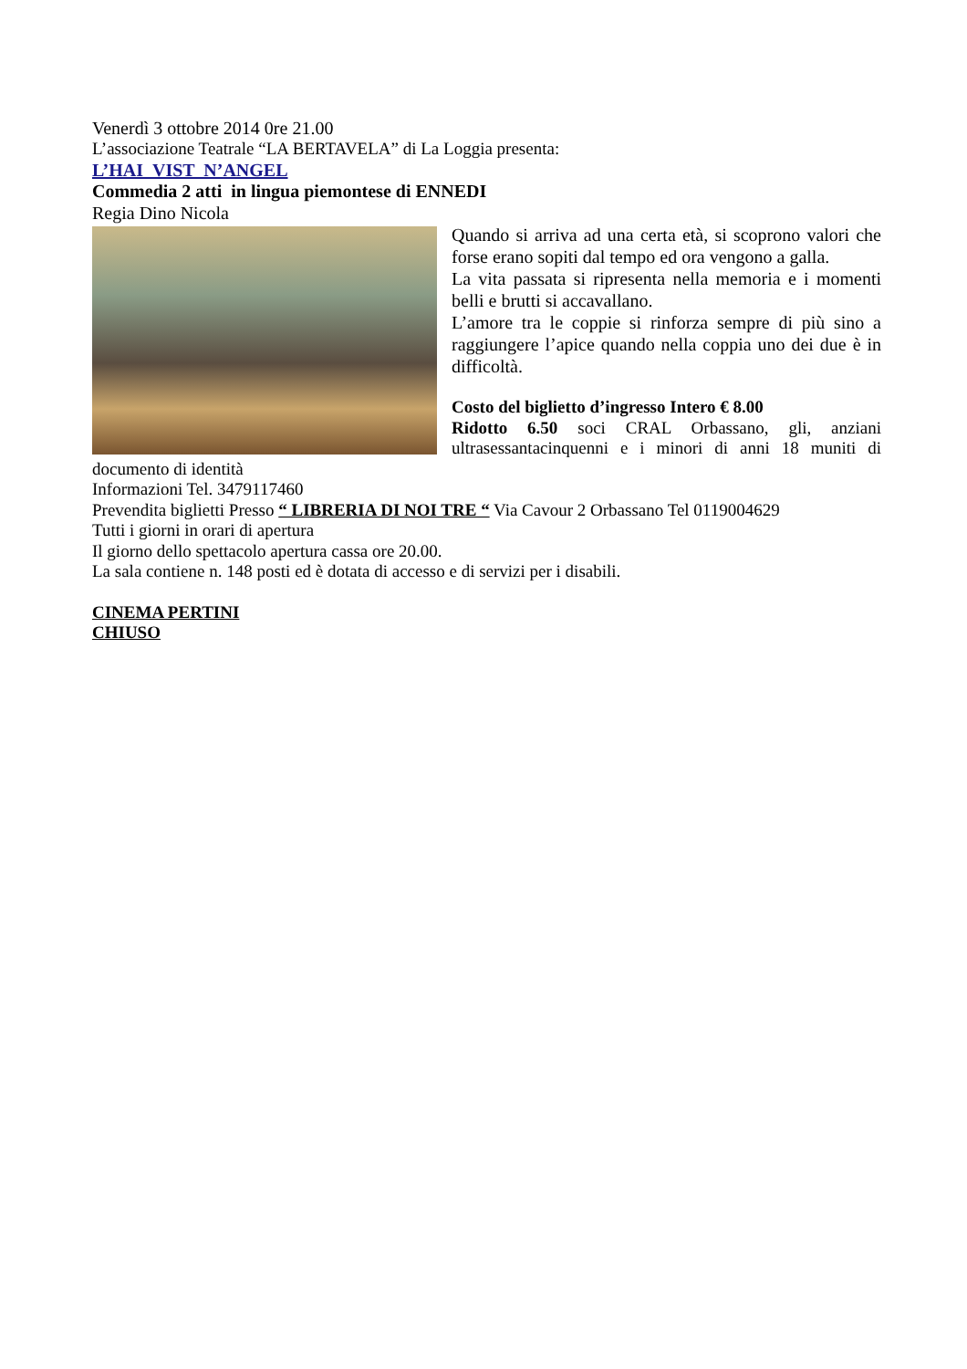Venerdì 3 ottobre 2014 0re 21.00
L’associazione Teatrale “LA BERTAVELA” di La Loggia presenta:
L’HAI VIST N’ANGEL
Commedia 2 atti in lingua piemontese di ENNEDI
Regia Dino Nicola
Quando si arriva ad una certa età, si scoprono valori che forse erano sopiti dal tempo ed ora vengono a galla.
La vita passata si ripresenta nella memoria e i momenti belli e brutti si accavallano.
L’amore tra le coppie si rinforza sempre di più sino a raggiungere l’apice quando nella coppia uno dei due è in difficoltà.
Costo del biglietto d’ingresso Intero € 8.00
Ridotto 6.50 soci CRAL Orbassano, gli, anziani ultrasessantacinquenni e i minori di anni 18 muniti di documento di identità
Informazioni Tel. 3479117460
Prevendita biglietti Presso “ LIBRERIA DI NOI TRE “ Via Cavour 2 Orbassano Tel 0119004629
Tutti i giorni in orari di apertura
Il giorno dello spettacolo apertura cassa ore 20.00.
La sala contiene n. 148 posti ed è dotata di accesso e di servizi per i disabili.
CINEMA PERTINI
CHIUSO